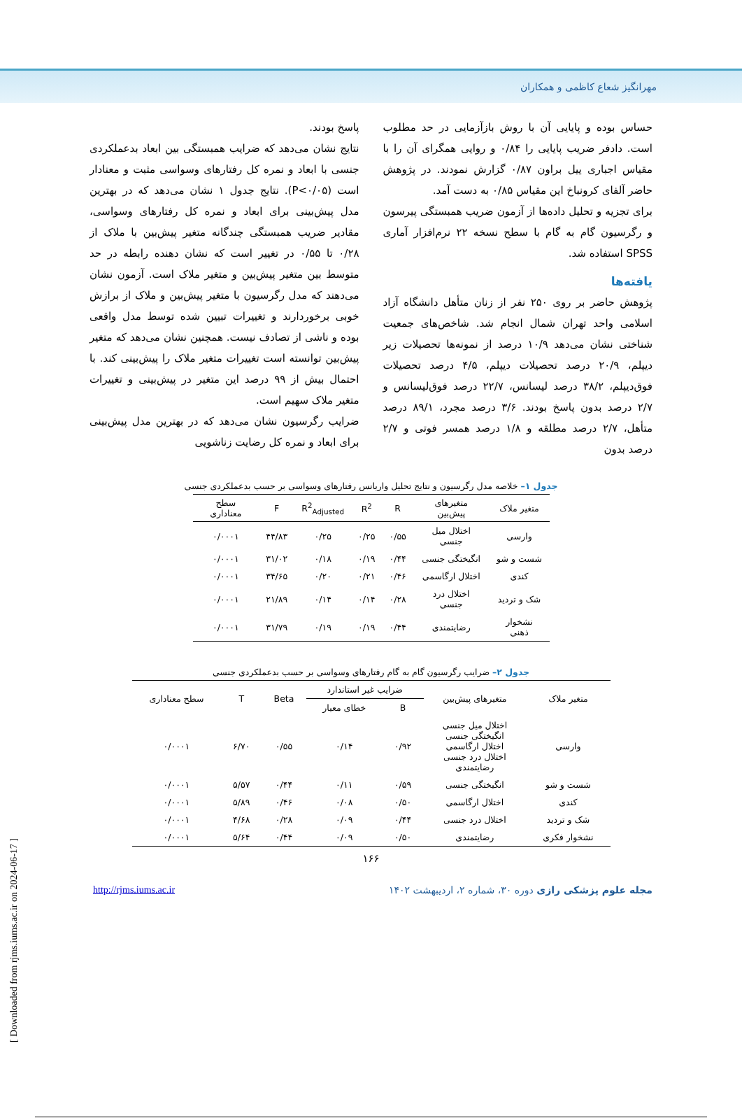مهرانگیز شعاع کاظمی و همکاران
حساس بوده و پایایی آن با روش بازآزمایی در حد مطلوب است. دادفر ضریب پایایی را ۰/۸۴ و روایی همگرای آن را با مقیاس اجباری ییل براون ۰/۸۷ گزارش نمودند. در پژوهش حاضر آلفای کرونباخ این مقیاس ۰/۸۵ به دست آمد.
برای تجزیه و تحلیل داده‌ها از آزمون ضریب همبستگی پیرسون و رگرسیون گام به گام با سطح نسخه ۲۲ نرم‌افزار آماری SPSS استفاده شد.
یافته‌ها
پژوهش حاضر بر روی ۲۵۰ نفر از زنان متأهل دانشگاه آزاد اسلامی واحد تهران شمال انجام شد. شاخص‌های جمعیت شناختی نشان می‌دهد ۱۰/۹ درصد از نمونه‌ها تحصیلات زیر دیپلم، ۲۰/۹ درصد تحصیلات دیپلم، ۴/۵ درصد تحصیلات فوق‌دیپلم، ۳۸/۲ درصد لیسانس، ۲۲/۷ درصد فوق‌لیسانس و ۲/۷ درصد بدون پاسخ بودند. ۳/۶ درصد مجرد، ۸۹/۱ درصد متأهل، ۲/۷ درصد مطلقه و ۱/۸ درصد همسر فوتی و ۲/۷ درصد بدون
پاسخ بودند.
نتایج نشان می‌دهد که ضرایب همبستگی بین ابعاد بدعملکردی جنسی با ابعاد و نمره کل رفتارهای وسواسی مثبت و معنادار است (P<۰/۰۵). نتایج جدول ۱ نشان می‌دهد که در بهترین مدل پیش‌بینی برای ابعاد و نمره کل رفتارهای وسواسی، مقادیر ضریب همبستگی چندگانه متغیر پیش‌بین با ملاک از ۰/۲۸ تا ۰/۵۵ در تغییر است که نشان دهنده رابطه در حد متوسط بین متغیر پیش‌بین و متغیر ملاک است. آزمون نشان می‌دهند که مدل رگرسیون با متغیر پیش‌بین و ملاک از برازش خوبی برخوردارند و تغییرات تبیین شده توسط مدل واقعی بوده و ناشی از تصادف نیست. همچنین نشان می‌دهد که متغیر پیش‌بین توانسته است تغییرات متغیر ملاک را پیش‌بینی کند. با احتمال بیش از ۹۹ درصد این متغیر در پیش‌بینی و تغییرات متغیر ملاک سهیم است.
ضرایب رگرسیون نشان می‌دهد که در بهترین مدل پیش‌بینی برای ابعاد و نمره کل رضایت زناشویی
جدول ۱– خلاصه مدل رگرسیون و نتایج تحلیل واریانس رفتارهای وسواسی بر حسب بدعملکردی جنسی
| متغیر ملاک | متغیرهای پیش‌بین | R | R<sup>2</sup> | R<sup>2</sup><sub>Adjusted</sub> | F | سطح معناداری |
| --- | --- | --- | --- | --- | --- | --- |
| وارسی | اختلال میل جنسی | ۰/۵۵ | ۰/۲۵ | ۰/۲۵ | ۴۴/۸۳ | ۰/۰۰۰۱ |
| شست و شو | انگیختگی جنسی | ۰/۴۴ | ۰/۱۹ | ۰/۱۸ | ۳۱/۰۲ | ۰/۰۰۰۱ |
| کندی | اختلال ارگاسمی | ۰/۴۶ | ۰/۲۱ | ۰/۲۰ | ۳۴/۶۵ | ۰/۰۰۰۱ |
| شک و تردید | اختلال درد جنسی | ۰/۲۸ | ۰/۱۴ | ۰/۱۴ | ۲۱/۸۹ | ۰/۰۰۰۱ |
| نشخوار ذهنی | رضایتمندی | ۰/۴۴ | ۰/۱۹ | ۰/۱۹ | ۳۱/۷۹ | ۰/۰۰۰۱ |
جدول ۲– ضرایب رگرسیون گام به گام رفتارهای وسواسی بر حسب بدعملکردی جنسی
| متغیر ملاک | متغیرهای پیش‌بین | ضرایب غیر استاندارد | | Beta | T | سطح معناداری |
| | | B | خطای معیار | | | |
| وارسی | اختلال میل جنسی انگیختگی جنسی اختلال ارگاسمی اختلال درد جنسی رضایتمندی | ۰/۹۲ | ۰/۱۴ | ۰/۵۵ | ۶/۷۰ | ۰/۰۰۰۱ |
| شست و شو | انگیختگی جنسی | ۰/۵۹ | ۰/۱۱ | ۰/۴۴ | ۵/۵۷ | ۰/۰۰۰۱ |
| کندی | اختلال ارگاسمی | ۰/۵۰ | ۰/۰۸ | ۰/۴۶ | ۵/۸۹ | ۰/۰۰۰۱ |
| شک و تردید | اختلال درد جنسی | ۰/۴۴ | ۰/۰۹ | ۰/۲۸ | ۴/۶۸ | ۰/۰۰۰۱ |
| نشخوار فکری | رضایتمندی | ۰/۵۰ | ۰/۰۹ | ۰/۴۴ | ۵/۶۴ | ۰/۰۰۰۱ |
۱۶۶
http://rjms.iums.ac.ir مجله علوم پزشکی رازی دوره ۳۰، شماره ۲، اردیبهشت ۱۴۰۲
[ Downloaded from rjms.iums.ac.ir on 2024-06-17 ]